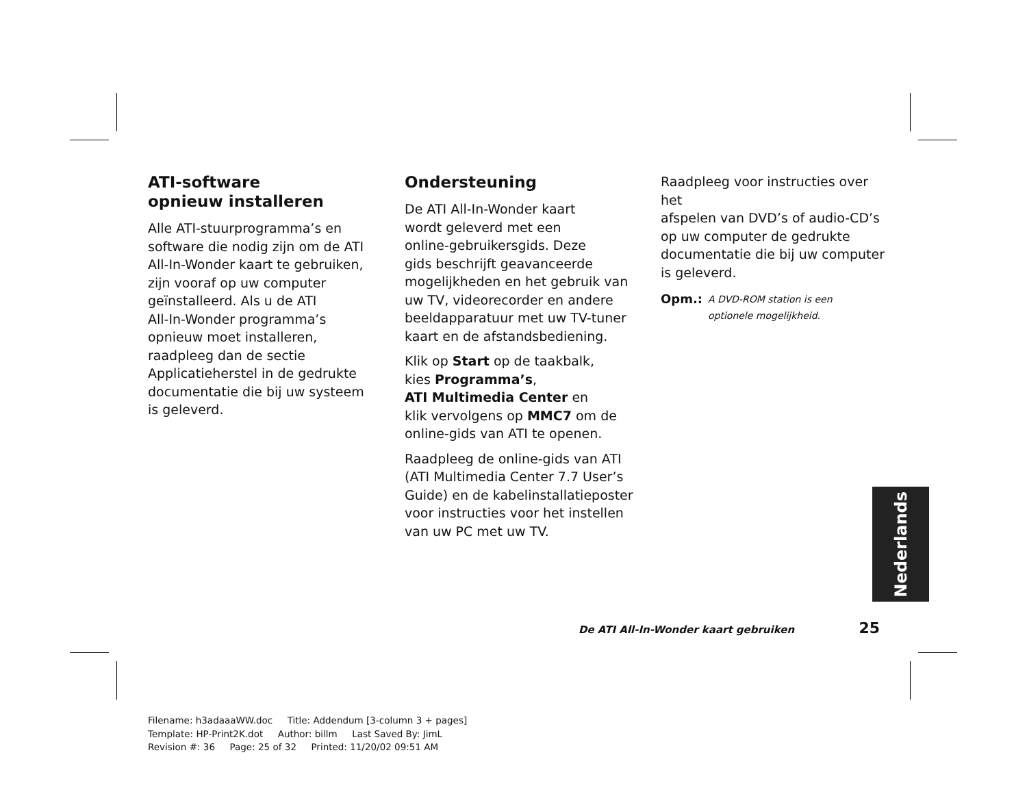ATI-software
opnieuw installeren
Alle ATI-stuurprogramma’s en
software die nodig zijn om de ATI
All-In-Wonder kaart te gebruiken,
zijn vooraf op uw computer
geïnstalleerd. Als u de ATI
All-In-Wonder programma’s
opnieuw moet installeren,
raadpleeg dan de sectie
Applicatieherstel in de gedrukte
documentatie die bij uw systeem
is geleverd.
Ondersteuning
De ATI All-In-Wonder kaart
wordt geleverd met een
online-gebruikersgids. Deze
gids beschrijft geavanceerde
mogelijkheden en het gebruik van
uw TV, videorecorder en andere
beeldapparatuur met uw TV-tuner
kaart en de afstandsbediening.
Klik op Start op de taakbalk,
kies Programma’s,
ATI Multimedia Center en
klik vervolgens op MMC7 om de
online-gids van ATI te openen.
Raadpleeg de online-gids van ATI
(ATI Multimedia Center 7.7 User’s
Guide) en de kabelinstallatieposter
voor instructies voor het instellen
van uw PC met uw TV.
Raadpleeg voor instructies over het
afspelen van DVD’s of audio-CD’s
op uw computer de gedrukte
documentatie die bij uw computer
is geleverd.
Opm.: A DVD-ROM station is een
optionele mogelijkheid.
Nederlands
De ATI All-In-Wonder kaart gebruiken 25
Filename: h3adaaaWW.doc Title: Addendum [3-column 3 + pages]
Template: HP-Print2K.dot Author: billm Last Saved By: JimL
Revision #: 36 Page: 25 of 32 Printed: 11/20/02 09:51 AM